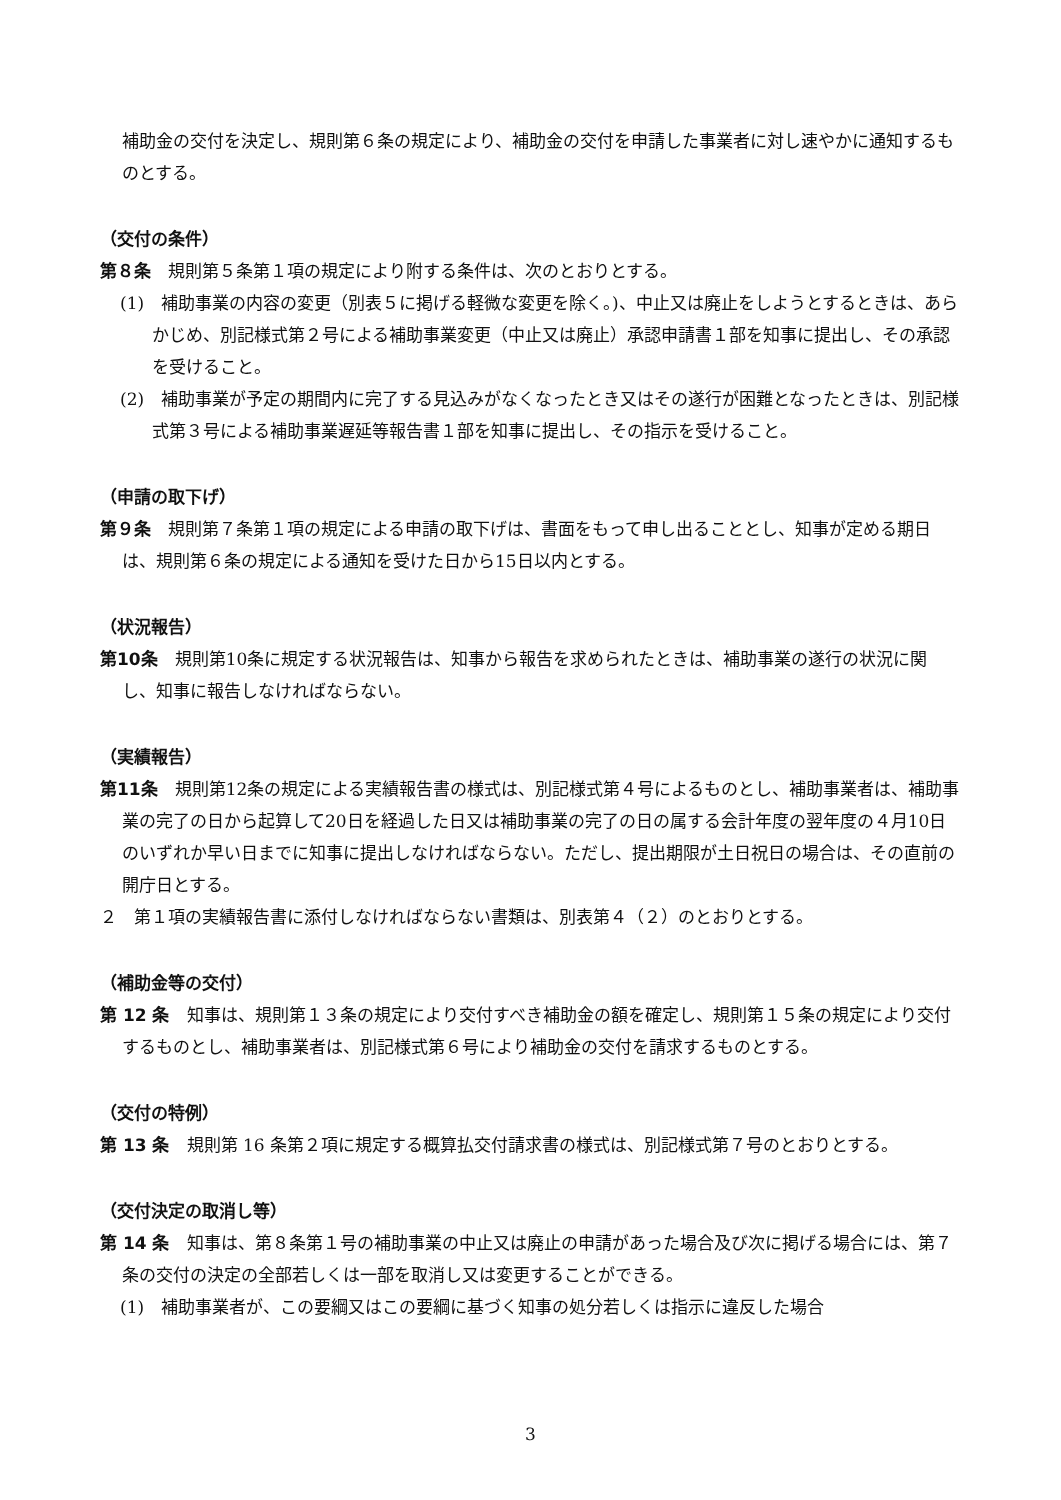補助金の交付を決定し、規則第６条の規定により、補助金の交付を申請した事業者に対し速やかに通知するものとする。
（交付の条件）
第８条　規則第５条第１項の規定により附する条件は、次のとおりとする。
(1)　補助事業の内容の変更（別表５に掲げる軽微な変更を除く。)、中止又は廃止をしようとするときは、あらかじめ、別記様式第２号による補助事業変更（中止又は廃止）承認申請書１部を知事に提出し、その承認を受けること。
(2)　補助事業が予定の期間内に完了する見込みがなくなったとき又はその遂行が困難となったときは、別記様式第３号による補助事業遅延等報告書１部を知事に提出し、その指示を受けること。
（申請の取下げ）
第９条　規則第７条第１項の規定による申請の取下げは、書面をもって申し出ることとし、知事が定める期日は、規則第６条の規定による通知を受けた日から15日以内とする。
（状況報告）
第10条　規則第10条に規定する状況報告は、知事から報告を求められたときは、補助事業の遂行の状況に関し、知事に報告しなければならない。
（実績報告）
第11条　規則第12条の規定による実績報告書の様式は、別記様式第４号によるものとし、補助事業者は、補助事業の完了の日から起算して20日を経過した日又は補助事業の完了の日の属する会計年度の翌年度の４月10日のいずれか早い日までに知事に提出しなければならない。ただし、提出期限が土日祝日の場合は、その直前の開庁日とする。
２　第１項の実績報告書に添付しなければならない書類は、別表第４（２）のとおりとする。
（補助金等の交付）
第 12 条　知事は、規則第１３条の規定により交付すべき補助金の額を確定し、規則第１５条の規定により交付するものとし、補助事業者は、別記様式第６号により補助金の交付を請求するものとする。
（交付の特例）
第 13 条　規則第 16 条第２項に規定する概算払交付請求書の様式は、別記様式第７号のとおりとする。
（交付決定の取消し等）
第 14 条　知事は、第８条第１号の補助事業の中止又は廃止の申請があった場合及び次に掲げる場合には、第７条の交付の決定の全部若しくは一部を取消し又は変更することができる。
(1)　補助事業者が、この要綱又はこの要綱に基づく知事の処分若しくは指示に違反した場合
3